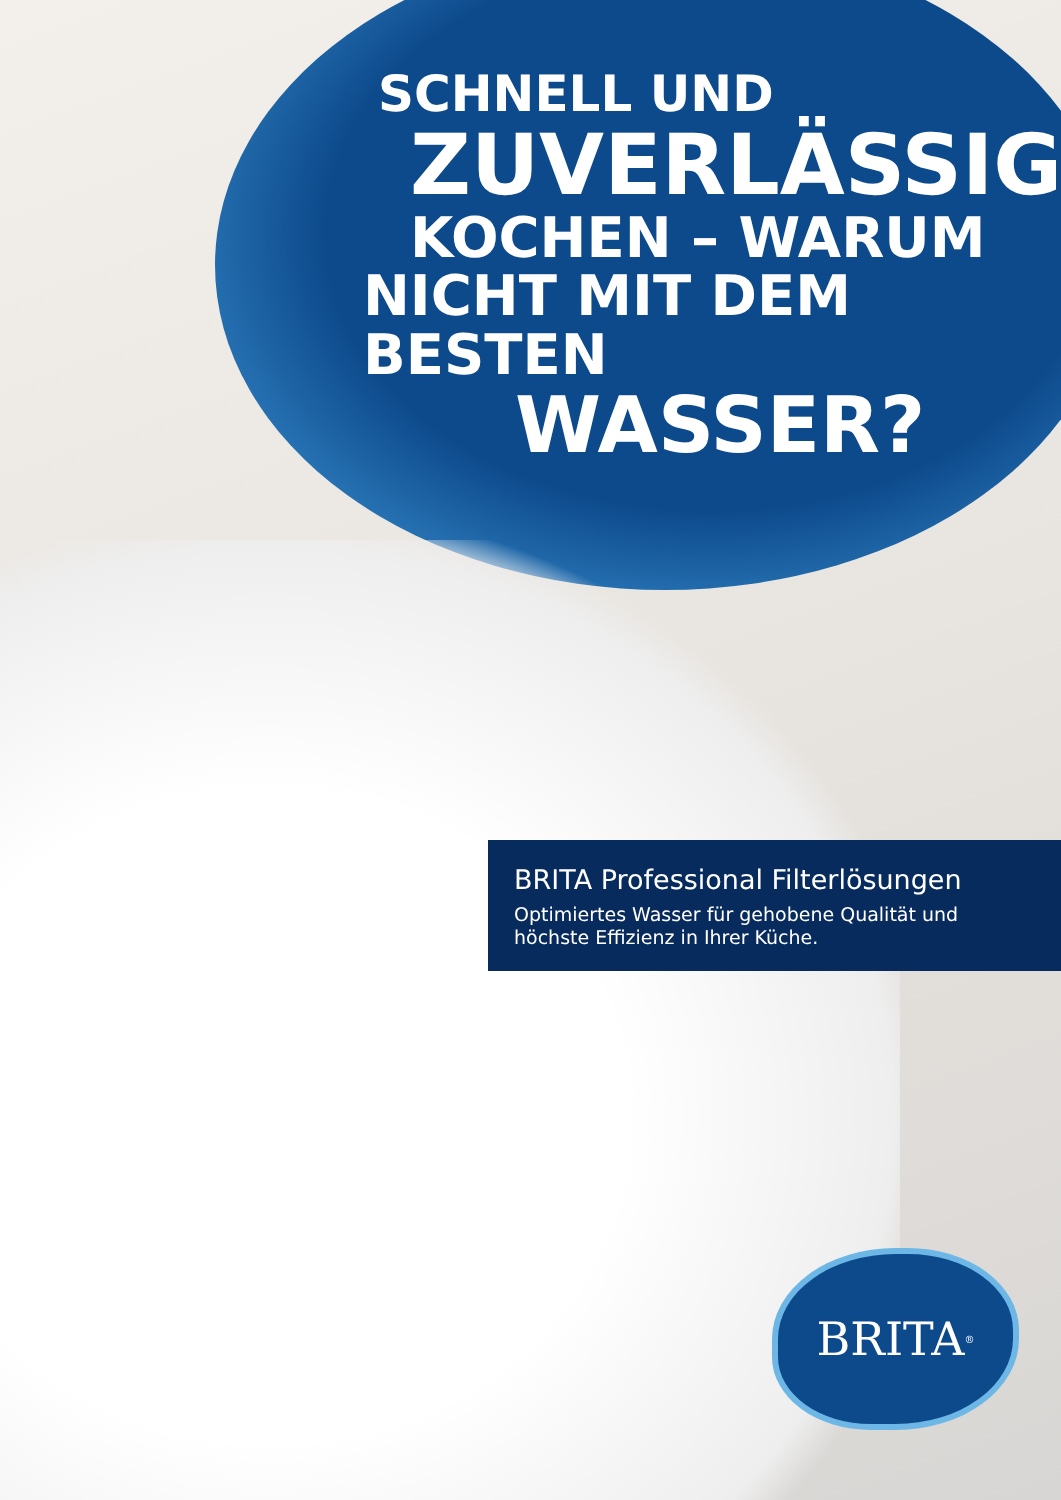SCHNELL UND
ZUVERLÄSSIG,
KOCHEN – WARUM
NICHT MIT DEM BESTEN
WASSER?
BRITA Professional Filterlösungen
Optimiertes Wasser für gehobene Qualität und
höchste Effizienz in Ihrer Küche.
BRITA<sup>®</sup>